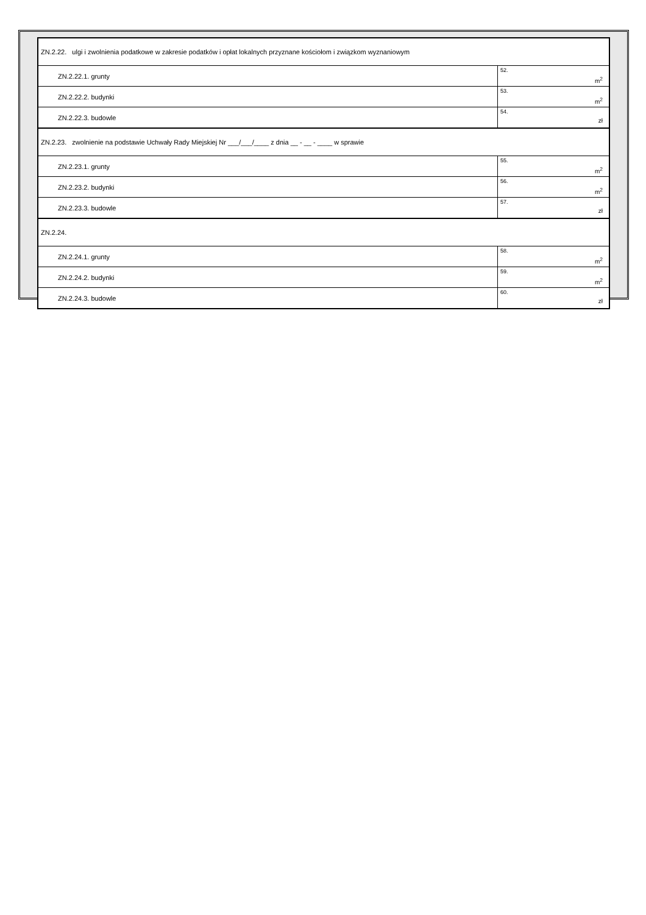| ZN.2.22. ulgi i zwolnienia podatkowe w zakresie podatków i opłat lokalnych przyznane kościołom i związkom wyznaniowym | |
| ZN.2.22.1. grunty | 52. m<sup>2</sup> |
| ZN.2.22.2. budynki | 53. m<sup>2</sup> |
| ZN.2.22.3. budowle | 54. zł |
| ZN.2.23. zwolnienie na podstawie Uchwały Rady Miejskiej Nr ___/___/____ z dnia __ - __ - ____ w sprawie | |
| ZN.2.23.1. grunty | 55. m<sup>2</sup> |
| ZN.2.23.2. budynki | 56. m<sup>2</sup> |
| ZN.2.23.3. budowle | 57. zł |
| ZN.2.24. | |
| ZN.2.24.1. grunty | 58. m<sup>2</sup> |
| ZN.2.24.2. budynki | 59. m<sup>2</sup> |
| ZN.2.24.3. budowle | 60. zł |